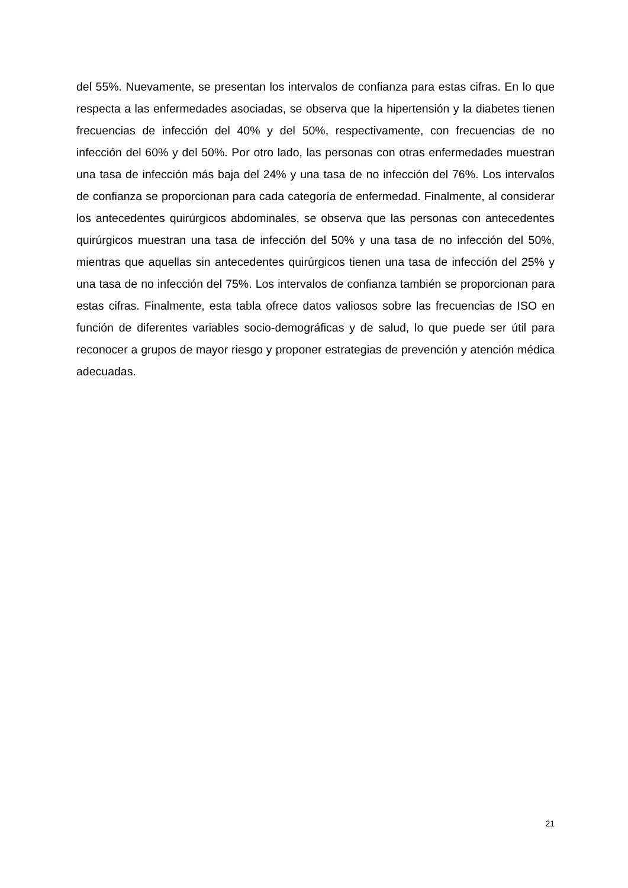del 55%. Nuevamente, se presentan los intervalos de confianza para estas cifras. En lo que respecta a las enfermedades asociadas, se observa que la hipertensión y la diabetes tienen frecuencias de infección del 40% y del 50%, respectivamente, con frecuencias de no infección del 60% y del 50%. Por otro lado, las personas con otras enfermedades muestran una tasa de infección más baja del 24% y una tasa de no infección del 76%. Los intervalos de confianza se proporcionan para cada categoría de enfermedad. Finalmente, al considerar los antecedentes quirúrgicos abdominales, se observa que las personas con antecedentes quirúrgicos muestran una tasa de infección del 50% y una tasa de no infección del 50%, mientras que aquellas sin antecedentes quirúrgicos tienen una tasa de infección del 25% y una tasa de no infección del 75%. Los intervalos de confianza también se proporcionan para estas cifras. Finalmente, esta tabla ofrece datos valiosos sobre las frecuencias de ISO en función de diferentes variables socio-demográficas y de salud, lo que puede ser útil para reconocer a grupos de mayor riesgo y proponer estrategias de prevención y atención médica adecuadas.
21